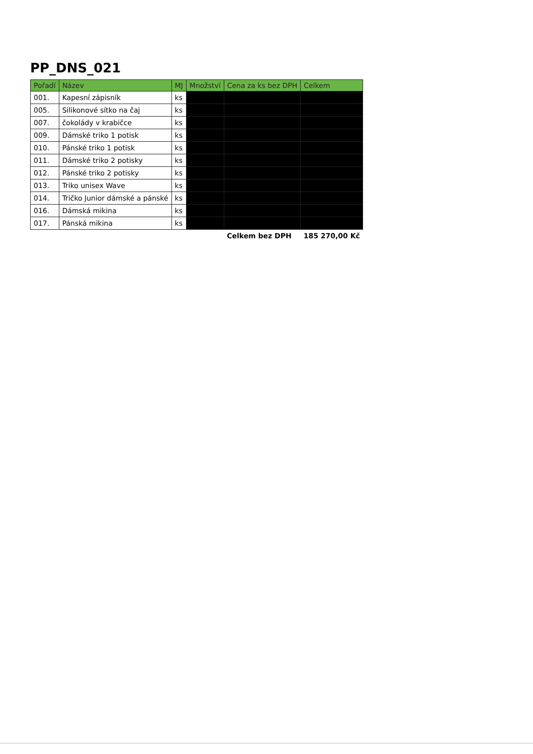PP_DNS_021
| Pořadí | Název | MJ | Množství | Cena za ks bez DPH | Celkem |
| --- | --- | --- | --- | --- | --- |
| 001. | Kapesní zápisník | ks | | | |
| 005. | Silikonové sítko na čaj | ks | | | |
| 007. | čokolády v krabičce | ks | | | |
| 009. | Dámské triko 1 potisk | ks | | | |
| 010. | Pánské triko 1 potisk | ks | | | |
| 011. | Dámské triko 2 potisky | ks | | | |
| 012. | Pánské triko 2 potisky | ks | | | |
| 013. | Triko unisex Wave | ks | | | |
| 014. | Tričko Junior dámské a pánské | ks | | | |
| 016. | Dámská mikina | ks | | | |
| 017. | Pánská mikina | ks | | | |
| | | | | Celkem bez DPH | 185 270,00 Kč |